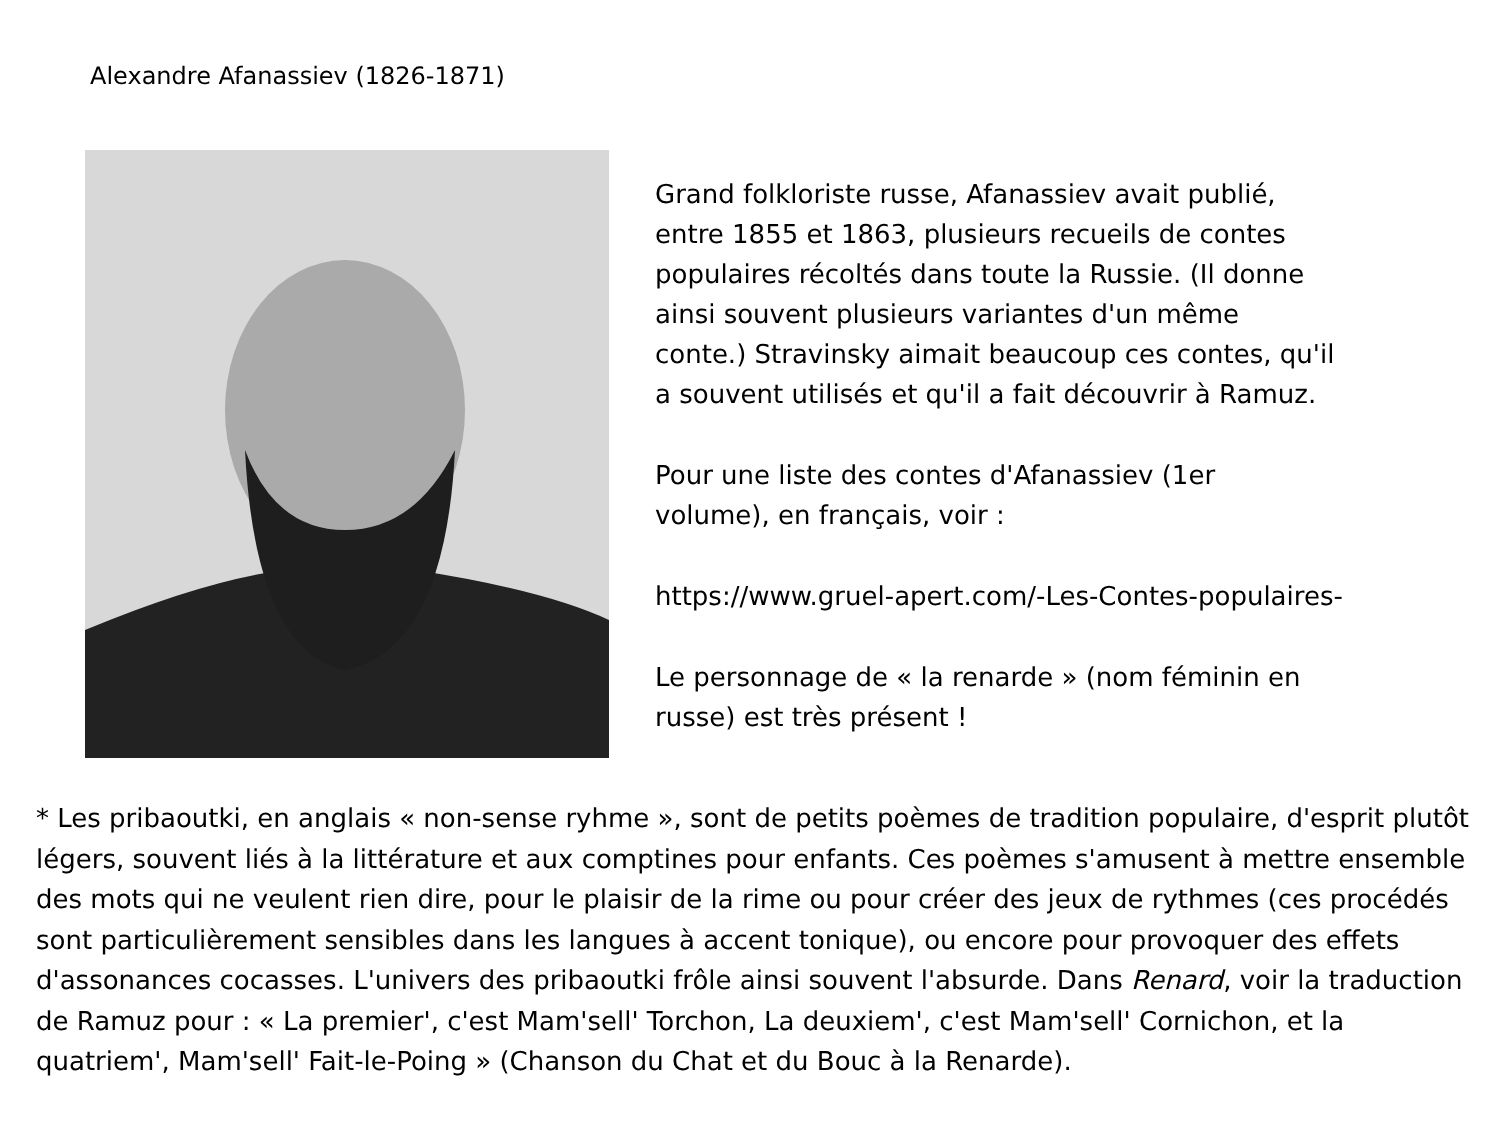Alexandre Afanassiev (1826-1871)
Grand folkloriste russe, Afanassiev avait publié,
entre 1855 et 1863, plusieurs recueils de contes
populaires récoltés dans toute la Russie. (Il donne
ainsi souvent plusieurs variantes d'un même
conte.) Stravinsky aimait beaucoup ces contes, qu'il
a souvent utilisés et qu'il a fait découvrir à Ramuz.
Pour une liste des contes d'Afanassiev (1er
volume), en français, voir :
https://www.gruel-apert.com/-Les-Contes-populaires-
Le personnage de « la renarde » (nom féminin en
russe) est très présent !
* Les pribaoutki, en anglais « non-sense ryhme », sont de petits poèmes de tradition populaire, d'esprit plutôt légers, souvent liés à la littérature et aux comptines pour enfants. Ces poèmes s'amusent à mettre ensemble des mots qui ne veulent rien dire, pour le plaisir de la rime ou pour créer des jeux de rythmes (ces procédés sont particulièrement sensibles dans les langues à accent tonique), ou encore pour provoquer des effets d'assonances cocasses. L'univers des pribaoutki frôle ainsi souvent l'absurde. Dans Renard, voir la traduction de Ramuz pour : « La premier', c'est Mam'sell' Torchon, La deuxiem', c'est Mam'sell' Cornichon, et la quatriem', Mam'sell' Fait-le-Poing » (Chanson du Chat et du Bouc à la Renarde).